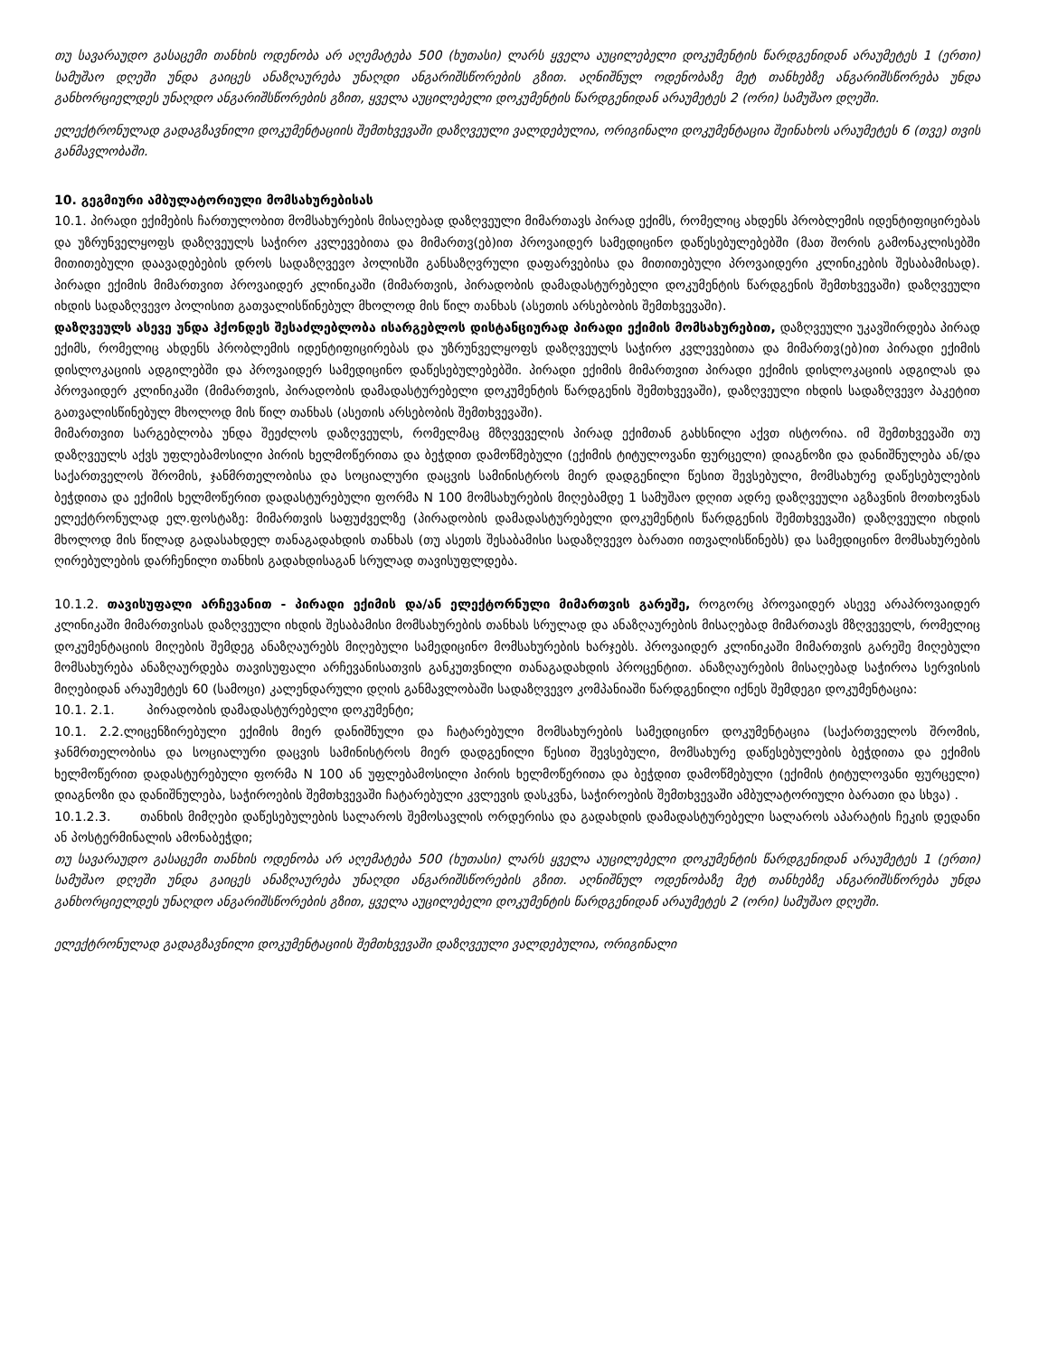თუ სავარაუდო გასაცემი თანხის ოდენობა არ აღემატება 500 (ხუთასი) ლარს ყველა აუცილებელი დოკუმენტის წარდგენიდან არაუმეტეს 1 (ერთი) სამუშაო დღეში უნდა გაიცეს ანაზღაურება უნაღდი ანგარიშსწორების გზით. აღნიშნულ ოდენობაზე მეტ თანხებზე ანგარიშსწორება უნდა განხორციელდეს უნაღდო ანგარიშსწორების გზით, ყველა აუცილებელი დოკუმენტის წარდგენიდან არაუმეტეს 2 (ორი) სამუშაო დღეში.
ელექტრონულად გადაგზავნილი დოკუმენტაციის შემთხვევაში დაზღვეული ვალდებულია, ორიგინალი დოკუმენტაცია შეინახოს არაუმეტეს 6 (თვე) თვის განმავლობაში.
10. გეგმიური ამბულატორიული მომსახურებისას
10.1. პირადი ექიმების ჩართულობით მომსახურების მისაღებად დაზღვეული მიმართავს პირად ექიმს, რომელიც ახდენს პრობლემის იდენტიფიცირებას და უზრუნველყოფს დაზღვეულს საჭირო კვლევებითა და მიმართვ(ებ)ით პროვაიდერ სამედიცინო დაწესებულებებში (მათ შორის გამონაკლისებში მითითებული დაავადებების დროს სადაზღვევო პოლისში განსაზღვრული დაფარვებისა და მითითებული პროვაიდერი კლინიკების შესაბამისად). პირადი ექიმის მიმართვით პროვაიდერ კლინიკაში (მიმართვის, პირადობის დამადასტურებელი დოკუმენტის წარდგენის შემთხვევაში) დაზღვეული იხდის სადაზღვევო პოლისით გათვალისწინებულ მხოლოდ მის წილ თანხას (ასეთის არსებობის შემთხვევაში).
დაზღვეულს ასევე უნდა ჰქონდეს შესაძლებლობა ისარგებლოს დისტანციურად პირადი ექიმის მომსახურებით, დაზღვეული უკავშირდება პირად ექიმს, რომელიც ახდენს პრობლემის იდენტიფიცირებას და უზრუნველყოფს დაზღვეულს საჭირო კვლევებითა და მიმართვ(ებ)ით პირადი ექიმის დისლოკაციის ადგილებში და პროვაიდერ სამედიცინო დაწესებულებებში. პირადი ექიმის მიმართვით პირადი ექიმის დისლოკაციის ადგილას და პროვაიდერ კლინიკაში (მიმართვის, პირადობის დამადასტურებელი დოკუმენტის წარდგენის შემთხვევაში), დაზღვეული იხდის სადაზღვევო პაკეტით გათვალისწინებულ მხოლოდ მის წილ თანხას (ასეთის არსებობის შემთხვევაში).
მიმართვით სარგებლობა უნდა შეეძლოს დაზღვეულს, რომელმაც მზღვეველის პირად ექიმთან გახსნილი აქვთ ისტორია. იმ შემთხვევაში თუ დაზღვეულს აქვს უფლებამოსილი პირის ხელმოწერითა და ბეჭდით დამოწმებული (ექიმის ტიტულოვანი ფურცელი) დიაგნოზი და დანიშნულება ან/და საქართველოს შრომის, ჯანმრთელობისა და სოციალური დაცვის სამინისტროს მიერ დადგენილი წესით შევსებული, მომსახურე დაწესებულების ბეჭდითა და ექიმის ხელმოწერით დადასტურებული ფორმა N 100 მომსახურების მიღებამდე 1 სამუშაო დღით ადრე დაზღვეული აგზავნის მოთხოვნას ელექტრონულად ელ.ფოსტაზე: მიმართვის საფუძველზე (პირადობის დამადასტურებელი დოკუმენტის წარდგენის შემთხვევაში) დაზღვეული იხდის მხოლოდ მის წილად გადასახდელ თანაგადახდის თანხას (თუ ასეთს შესაბამისი სადაზღვევო ბარათი ითვალისწინებს) და სამედიცინო მომსახურების ღირებულების დარჩენილი თანხის გადახდისაგან სრულად თავისუფლდება.
10.1.2. თავისუფალი არჩევანით - პირადი ექიმის და/ან ელექტორნული მიმართვის გარეშე, როგორც პროვაიდერ ასევე არაპროვაიდერ კლინიკაში მიმართვისას დაზღვეული იხდის შესაბამისი მომსახურების თანხას სრულად და ანაზღაურების მისაღებად მიმართავს მზღვეველს, რომელიც დოკუმენტაციის მიღების შემდეგ ანაზღაურებს მიღებული სამედიცინო მომსახურების ხარჯებს. პროვაიდერ კლინიკაში მიმართვის გარეშე მიღებული მომსახურება ანაზღაურდება თავისუფალი არჩევანისათვის განკუთვნილი თანაგადახდის პროცენტით. ანაზღაურების მისაღებად საჭიროა სერვისის მიღებიდან არაუმეტეს 60 (სამოცი) კალენდარული დღის განმავლობაში სადაზღვევო კომპანიაში წარდგენილი იქნეს შემდეგი დოკუმენტაცია:
10.1. 2.1. პირადობის დამადასტურებელი დოკუმენტი;
10.1. 2.2.ლიცენზირებული ექიმის მიერ დანიშნული და ჩატარებული მომსახურების სამედიცინო დოკუმენტაცია (საქართველოს შრომის, ჯანმრთელობისა და სოციალური დაცვის სამინისტროს მიერ დადგენილი წესით შევსებული, მომსახურე დაწესებულების ბეჭდითა და ექიმის ხელმოწერით დადასტურებული ფორმა N 100 ან უფლებამოსილი პირის ხელმოწერითა და ბეჭდით დამოწმებული (ექიმის ტიტულოვანი ფურცელი) დიაგნოზი და დანიშნულება, საჭიროების შემთხვევაში ჩატარებული კვლევის დასკვნა, საჭიროების შემთხვევაში ამბულატორიული ბარათი და სხვა) .
10.1.2.3. თანხის მიმღები დაწესებულების სალაროს შემოსავლის ორდერისა და გადახდის დამადასტურებელი სალაროს აპარატის ჩეკის დედანი ან პოსტერმინალის ამონაბეჭდი;
თუ სავარაუდო გასაცემი თანხის ოდენობა არ აღემატება 500 (ხუთასი) ლარს ყველა აუცილებელი დოკუმენტის წარდგენიდან არაუმეტეს 1 (ერთი) სამუშაო დღეში უნდა გაიცეს ანაზღაურება უნაღდი ანგარიშსწორების გზით. აღნიშნულ ოდენობაზე მეტ თანხებზე ანგარიშსწორება უნდა განხორციელდეს უნაღდო ანგარიშსწორების გზით, ყველა აუცილებელი დოკუმენტის წარდგენიდან არაუმეტეს 2 (ორი) სამუშაო დღეში.
ელექტრონულად გადაგზავნილი დოკუმენტაციის შემთხვევაში დაზღვეული ვალდებულია, ორიგინალი